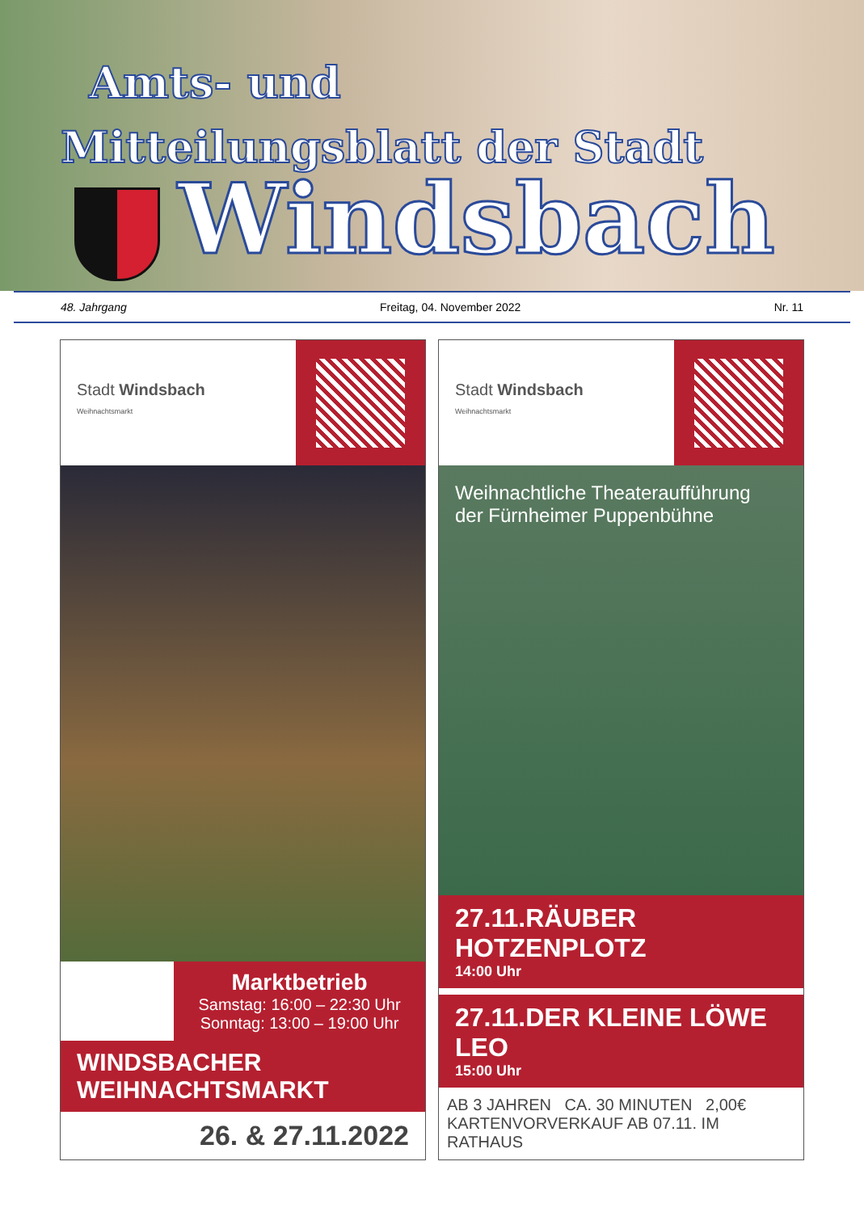Amts- und
Mitteilungsblatt der Stadt
Windsbach
48. Jahrgang Freitag, 04. November 2022 Nr. 11
Stadt Windsbach
Weihnachtsmarkt
Marktbetrieb
Samstag: 16:00 – 22:30 Uhr
Sonntag: 13:00 – 19:00 Uhr
WINDSBACHER WEIHNACHTSMARKT
26. & 27.11.2022
Stadt Windsbach
Weihnachtsmarkt
Weihnachtliche Theateraufführung
der Fürnheimer Puppenbühne
27.11.RÄUBER HOTZENPLOTZ
14:00 Uhr
27.11.DER KLEINE LÖWE LEO
15:00 Uhr
AB 3 JAHREN CA. 30 MINUTEN 2,00€
KARTENVORVERKAUF AB 07.11. IM RATHAUS